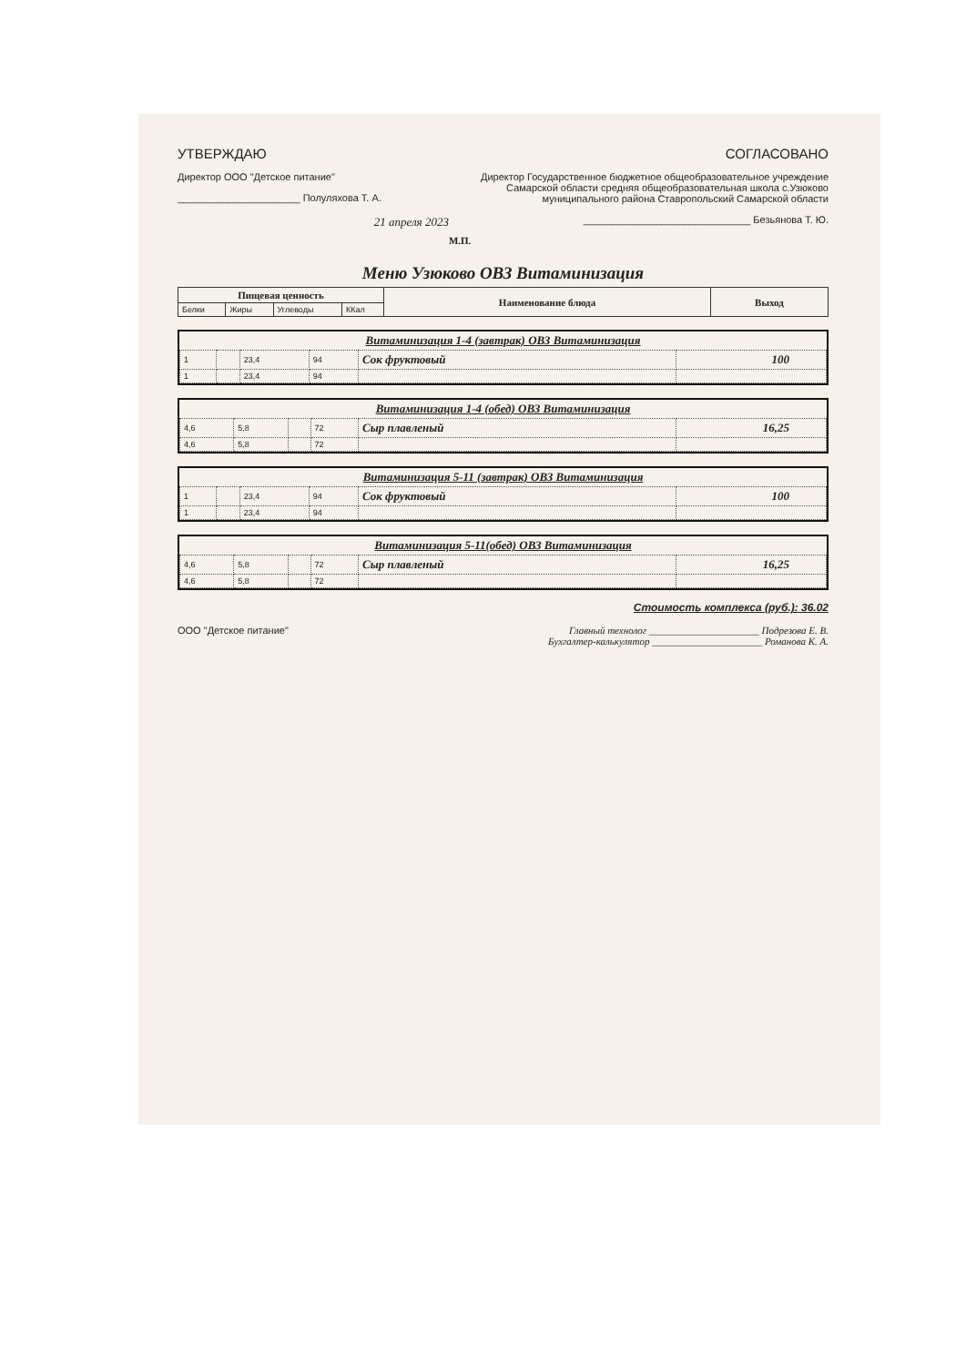УТВЕРЖДАЮ
Директор ООО "Детское питание"
______________________ Полуляхова Т. А.
21 апреля 2023
СОГЛАСОВАНО
Директор Государственное бюджетное общеобразовательное учреждение Самарской области средняя общеобразовательная школа с.Узюково муниципального района Ставропольский Самарской области
______________________________ Безьянова Т. Ю.
М.П.
Меню Узюково ОВЗ Витаминизация
| Пищевая ценность | | | | Наименование блюда | Выход |
| --- | --- | --- | --- | --- | --- |
| Белки | Жиры | Углеводы | ККал | | |
| Витаминизация 1-4 (завтрак) ОВЗ Витаминизация | | | | | |
| 1 | | 23,4 | 94 | Сок фруктовый | 100 |
| 1 | | 23,4 | 94 | | |
| Витаминизация 1-4 (обед) ОВЗ Витаминизация | | | | | |
| 4,6 | 5,8 | | 72 | Сыр плавленый | 16,25 |
| 4,6 | 5,8 | | 72 | | |
| Витаминизация 5-11 (завтрак) ОВЗ Витаминизация | | | | | |
| 1 | | 23,4 | 94 | Сок фруктовый | 100 |
| 1 | | 23,4 | 94 | | |
| Витаминизация 5-11(обед) ОВЗ Витаминизация | | | | | |
| 4,6 | 5,8 | | 72 | Сыр плавленый | 16,25 |
| 4,6 | 5,8 | | 72 | | |
Стоимость комплекса (руб.): 36.02
ООО "Детское питание" Главный технолог ______________________ Подрезова Е. В.
Бухгалтер-калькулятор ______________________ Романова К. А.